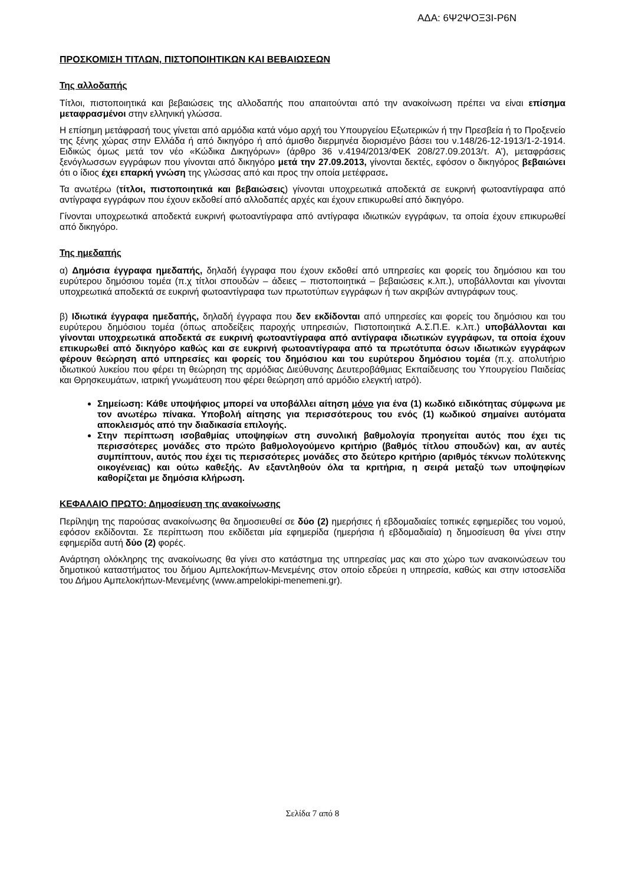ΑΔΑ: 6Ψ2ΨΟΞ3Ι-Ρ6Ν
ΠΡΟΣΚΟΜΙΣΗ ΤΙΤΛΩΝ, ΠΙΣΤΟΠΟΙΗΤΙΚΩΝ ΚΑΙ ΒΕΒΑΙΩΣΕΩΝ
Της αλλοδαπής
Τίτλοι, πιστοποιητικά και βεβαιώσεις της αλλοδαπής που απαιτούνται από την ανακοίνωση πρέπει να είναι επίσημα μεταφρασμένοι στην ελληνική γλώσσα.
Η επίσημη μετάφρασή τους γίνεται από αρμόδια κατά νόμο αρχή του Υπουργείου Εξωτερικών ή την Πρεσβεία ή το Προξενείο της ξένης χώρας στην Ελλάδα ή από δικηγόρο ή από άμισθο διερμηνέα διορισμένο βάσει του ν.148/26-12-1913/1-2-1914. Ειδικώς όμως μετά τον νέο «Κώδικα Δικηγόρων» (άρθρο 36 ν.4194/2013/ΦΕΚ 208/27.09.2013/τ. Α’), μεταφράσεις ξενόγλωσσων εγγράφων που γίνονται από δικηγόρο μετά την 27.09.2013, γίνονται δεκτές, εφόσον ο δικηγόρος βεβαιώνει ότι ο ίδιος έχει επαρκή γνώση της γλώσσας από και προς την οποία μετέφρασε.
Τα ανωτέρω (τίτλοι, πιστοποιητικά και βεβαιώσεις) γίνονται υποχρεωτικά αποδεκτά σε ευκρινή φωτοαντίγραφα από αντίγραφα εγγράφων που έχουν εκδοθεί από αλλοδαπές αρχές και έχουν επικυρωθεί από δικηγόρο.
Γίνονται υποχρεωτικά αποδεκτά ευκρινή φωτοαντίγραφα από αντίγραφα ιδιωτικών εγγράφων, τα οποία έχουν επικυρωθεί από δικηγόρο.
Της ημεδαπής
α) Δημόσια έγγραφα ημεδαπής, δηλαδή έγγραφα που έχουν εκδοθεί από υπηρεσίες και φορείς του δημόσιου και του ευρύτερου δημόσιου τομέα (π.χ τίτλοι σπουδών – άδειες – πιστοποιητικά – βεβαιώσεις κ.λπ.), υποβάλλονται και γίνονται υποχρεωτικά αποδεκτά σε ευκρινή φωτοαντίγραφα των πρωτοτύπων εγγράφων ή των ακριβών αντιγράφων τους.
β) Ιδιωτικά έγγραφα ημεδαπής, δηλαδή έγγραφα που δεν εκδίδονται από υπηρεσίες και φορείς του δημόσιου και του ευρύτερου δημόσιου τομέα (όπως αποδείξεις παροχής υπηρεσιών, Πιστοποιητικά Α.Σ.Π.Ε. κ.λπ.) υποβάλλονται και γίνονται υποχρεωτικά αποδεκτά σε ευκρινή φωτοαντίγραφα από αντίγραφα ιδιωτικών εγγράφων, τα οποία έχουν επικυρωθεί από δικηγόρο καθώς και σε ευκρινή φωτοαντίγραφα από τα πρωτότυπα όσων ιδιωτικών εγγράφων φέρουν θεώρηση από υπηρεσίες και φορείς του δημόσιου και του ευρύτερου δημόσιου τομέα (π.χ. απολυτήριο ιδιωτικού λυκείου που φέρει τη θεώρηση της αρμόδιας Διεύθυνσης Δευτεροβάθμιας Εκπαίδευσης του Υπουργείου Παιδείας και Θρησκευμάτων, ιατρική γνωμάτευση που φέρει θεώρηση από αρμόδιο ελεγκτή ιατρό).
Σημείωση: Κάθε υποψήφιος μπορεί να υποβάλλει αίτηση μόνο για ένα (1) κωδικό ειδικότητας σύμφωνα με τον ανωτέρω πίνακα. Υποβολή αίτησης για περισσότερους του ενός (1) κωδικού σημαίνει αυτόματα αποκλεισμός από την διαδικασία επιλογής.
Στην περίπτωση ισοβαθμίας υποψηφίων στη συνολική βαθμολογία προηγείται αυτός που έχει τις περισσότερες μονάδες στο πρώτο βαθμολογούμενο κριτήριο (βαθμός τίτλου σπουδών) και, αν αυτές συμπίπτουν, αυτός που έχει τις περισσότερες μονάδες στο δεύτερο κριτήριο (αριθμός τέκνων πολύτεκνης οικογένειας) και ούτω καθεξής. Αν εξαντληθούν όλα τα κριτήρια, η σειρά μεταξύ των υποψηφίων καθορίζεται με δημόσια κλήρωση.
ΚΕΦΑΛΑΙΟ ΠΡΩΤΟ: Δημοσίευση της ανακοίνωσης
Περίληψη της παρούσας ανακοίνωσης θα δημοσιευθεί σε δύο (2) ημερήσιες ή εβδομαδιαίες τοπικές εφημερίδες του νομού, εφόσον εκδίδονται. Σε περίπτωση που εκδίδεται μία εφημερίδα (ημερήσια ή εβδομαδιαία) η δημοσίευση θα γίνει στην εφημερίδα αυτή δύο (2) φορές.
Ανάρτηση ολόκληρης της ανακοίνωσης θα γίνει στο κατάστημα της υπηρεσίας μας και στο χώρο των ανακοινώσεων του δημοτικού καταστήματος του δήμου Αμπελοκήπων-Μενεμένης στον οποίο εδρεύει η υπηρεσία, καθώς και στην ιστοσελίδα του Δήμου Αμπελοκήπων-Μενεμένης (www.ampelokipi-menemeni.gr).
Σελίδα 7 από 8